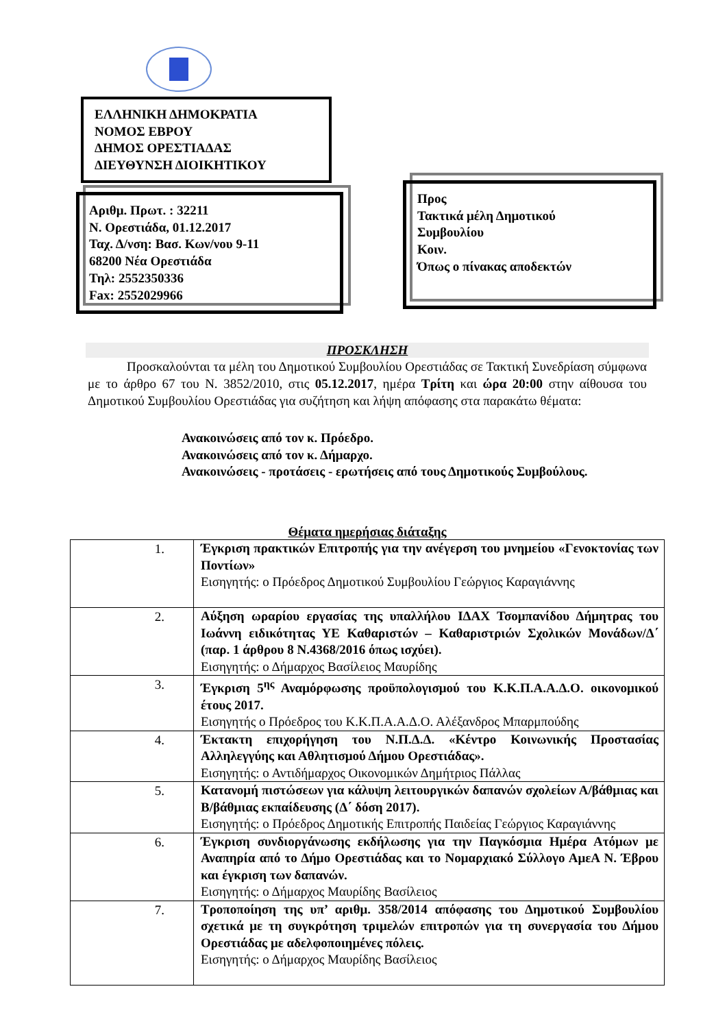ΕΛΛΗΝΙΚΗ ΔΗΜΟΚΡΑΤΙΑ
ΝΟΜΟΣ ΕΒΡΟΥ
ΔΗΜΟΣ ΟΡΕΣΤΙΑΔΑΣ
ΔΙΕΥΘΥΝΣΗ ΔΙΟΙΚΗΤΙΚΟΥ
Αριθμ. Πρωτ. : 32211
Ν. Ορεστιάδα, 01.12.2017
Ταχ. Δ/νση: Βασ. Κων/νου 9-11
68200 Νέα Ορεστιάδα
Τηλ: 2552350336
Fax: 2552029966
Προς
Τακτικά μέλη Δημοτικού
Συμβουλίου
Κοιν.
Όπως ο πίνακας αποδεκτών
ΠΡΟΣΚΛΗΣΗ
   Προσκαλούνται τα μέλη του Δημοτικού Συμβουλίου Ορεστιάδας σε Τακτική Συνεδρίαση σύμφωνα με το άρθρο 67 του Ν. 3852/2010, στις 05.12.2017, ημέρα Τρίτη και ώρα 20:00 στην αίθουσα του Δημοτικού Συμβουλίου Ορεστιάδας για συζήτηση και λήψη απόφασης στα παρακάτω θέματα:
Ανακοινώσεις από τον κ. Πρόεδρο.
Ανακοινώσεις από τον κ. Δήμαρχο.
Ανακοινώσεις - προτάσεις - ερωτήσεις από τους Δημοτικούς Συμβούλους.
Θέματα ημερήσιας διάταξης
| 1. | Έγκριση πρακτικών Επιτροπής για την ανέγερση του μνημείου «Γενοκτονίας των Ποντίων» Εισηγητής: ο Πρόεδρος Δημοτικού Συμβουλίου Γεώργιος Καραγιάννης |
| 2. | Αύξηση ωραρίου εργασίας της υπαλλήλου ΙΔΑΧ Τσομπανίδου Δήμητρας του Ιωάννη ειδικότητας ΥΕ Καθαριστών – Καθαριστριών Σχολικών Μονάδων/Δ΄ (παρ. 1 άρθρου 8 Ν.4368/2016 όπως ισχύει). Εισηγητής: ο Δήμαρχος Βασίλειος Μαυρίδης |
| 3. | Έγκριση 5<sup>ης</sup> Αναμόρφωσης προϋπολογισμού του Κ.Κ.Π.Α.Α.Δ.Ο. οικονομικού έτους 2017. Εισηγητής ο Πρόεδρος του Κ.Κ.Π.Α.Α.Δ.Ο. Αλέξανδρος Μπαρμπούδης |
| 4. | Έκτακτη επιχορήγηση του Ν.Π.Δ.Δ. «Κέντρο Κοινωνικής Προστασίας Αλληλεγγύης και Αθλητισμού Δήμου Ορεστιάδας». Εισηγητής: ο Αντιδήμαρχος Οικονομικών Δημήτριος Πάλλας |
| 5. | Κατανομή πιστώσεων για κάλυψη λειτουργικών δαπανών σχολείων Α/βάθμιας και Β/βάθμιας εκπαίδευσης (Δ΄ δόση 2017). Εισηγητής: ο Πρόεδρος Δημοτικής Επιτροπής Παιδείας Γεώργιος Καραγιάννης |
| 6. | Έγκριση συνδιοργάνωσης εκδήλωσης για την Παγκόσμια Ημέρα Ατόμων με Αναπηρία από το Δήμο Ορεστιάδας και το Νομαρχιακό Σύλλογο ΑμεΑ Ν. Έβρου και έγκριση των δαπανών. Εισηγητής: ο Δήμαρχος Μαυρίδης Βασίλειος |
| 7. | Τροποποίηση της υπ’ αριθμ. 358/2014 απόφασης του Δημοτικού Συμβουλίου σχετικά με τη συγκρότηση τριμελών επιτροπών για τη συνεργασία του Δήμου Ορεστιάδας με αδελφοποιημένες πόλεις. Εισηγητής: ο Δήμαρχος Μαυρίδης Βασίλειος |